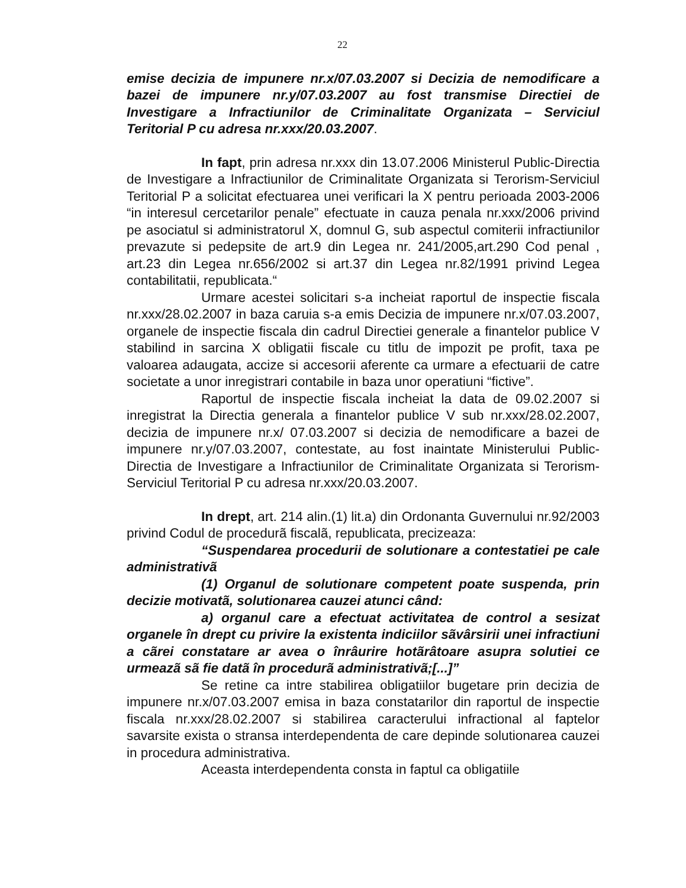22
emise decizia de impunere nr.x/07.03.2007 si Decizia de nemodificare a bazei de impunere nr.y/07.03.2007 au fost transmise Directiei de Investigare a Infractiunilor de Criminalitate Organizata – Serviciul Teritorial P cu adresa nr.xxx/20.03.2007.
In fapt, prin adresa nr.xxx din 13.07.2006 Ministerul Public-Directia de Investigare a Infractiunilor de Criminalitate Organizata si Terorism-Serviciul Teritorial P a solicitat efectuarea unei verificari la X pentru perioada 2003-2006 “in interesul cercetarilor penale” efectuate in cauza penala nr.xxx/2006 privind pe asociatul si administratorul X, domnul G, sub aspectul comiterii infractiunilor prevazute si pedepsite de art.9 din Legea nr. 241/2005,art.290 Cod penal , art.23 din Legea nr.656/2002 si art.37 din Legea nr.82/1991 privind Legea contabilitatii, republicata.“
Urmare acestei solicitari s-a incheiat raportul de inspectie fiscala nr.xxx/28.02.2007 in baza caruia s-a emis Decizia de impunere nr.x/07.03.2007, organele de inspectie fiscala din cadrul Directiei generale a finantelor publice V stabilind in sarcina X obligatii fiscale cu titlu de impozit pe profit, taxa pe valoarea adaugata, accize si accesorii aferente ca urmare a efectuarii de catre societate a unor inregistrari contabile in baza unor operatiuni “fictive”.
Raportul de inspectie fiscala incheiat la data de 09.02.2007 si inregistrat la Directia generala a finantelor publice V sub nr.xxx/28.02.2007, decizia de impunere nr.x/ 07.03.2007 si decizia de nemodificare a bazei de impunere nr.y/07.03.2007, contestate, au fost inaintate Ministerului Public-Directia de Investigare a Infractiunilor de Criminalitate Organizata si Terorism-Serviciul Teritorial P cu adresa nr.xxx/20.03.2007.
In drept, art. 214 alin.(1) lit.a) din Ordonanta Guvernului nr.92/2003 privind Codul de procedurã fiscalã, republicata, precizeaza:
“Suspendarea procedurii de solutionare a contestatiei pe cale administrativã
(1) Organul de solutionare competent poate suspenda, prin decizie motivatã, solutionarea cauzei atunci când:
a) organul care a efectuat activitatea de control a sesizat organele în drept cu privire la existenta indiciilor sãvârsirii unei infractiuni a cãrei constatare ar avea o înrâurire hotãrâtoare asupra solutiei ce urmeazã sã fie datã în procedurã administrativã;[...]”
Se retine ca intre stabilirea obligatiilor bugetare prin decizia de impunere nr.x/07.03.2007 emisa in baza constatarilor din raportul de inspectie fiscala nr.xxx/28.02.2007 si stabilirea caracterului infractional al faptelor savarsite exista o stransa interdependenta de care depinde solutionarea cauzei in procedura administrativa.
Aceasta interdependenta consta in faptul ca obligatiile